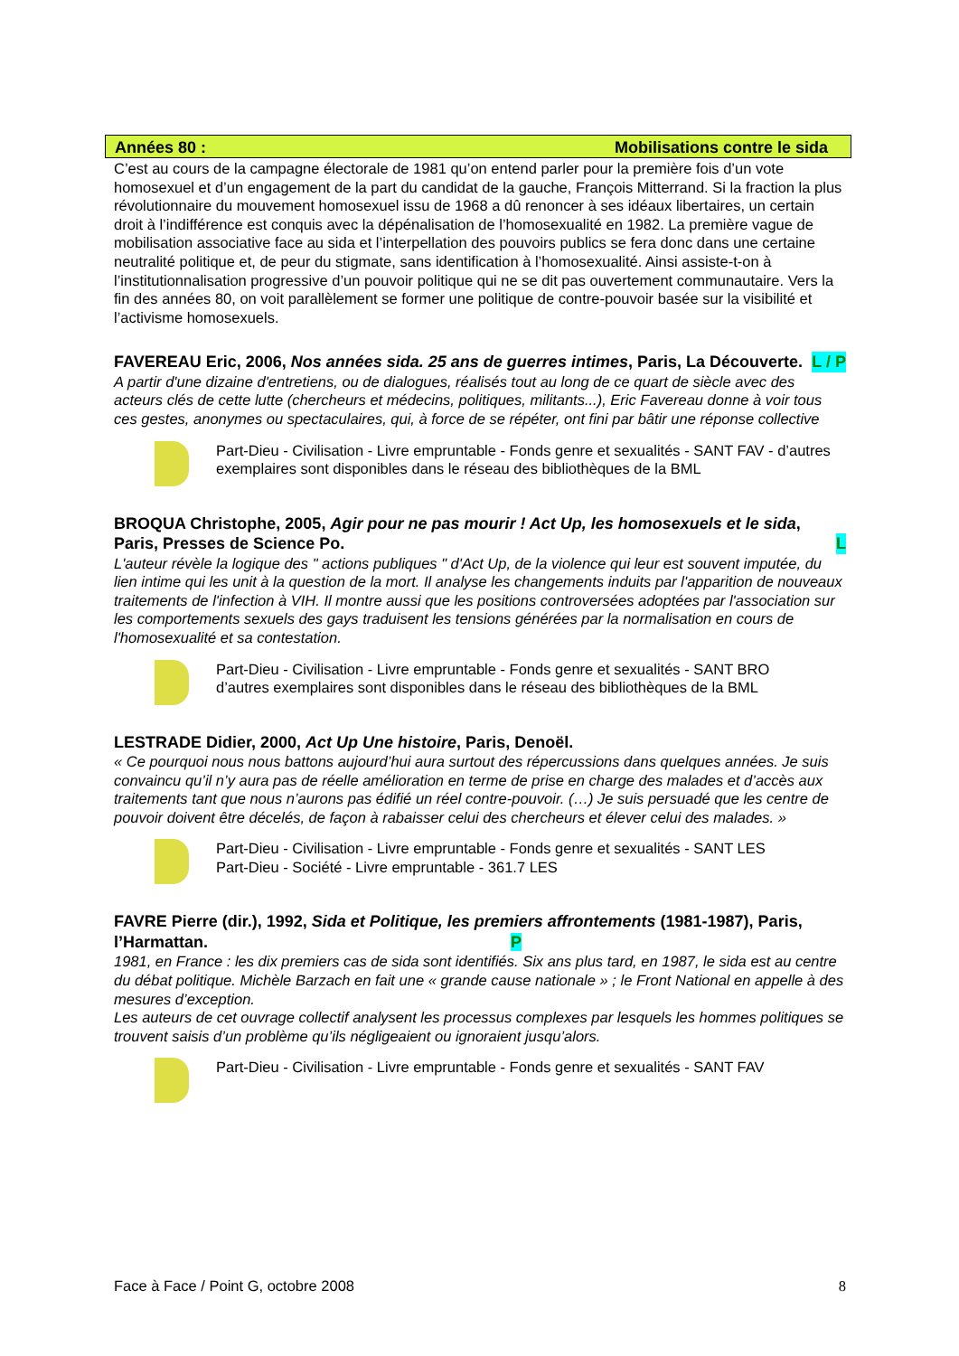Années 80 : Mobilisations contre le sida
C’est au cours de la campagne électorale de 1981 qu’on entend parler pour la première fois d’un vote homosexuel et d’un engagement de la part du candidat de la gauche, François Mitterrand. Si la fraction la plus révolutionnaire du mouvement homosexuel issu de 1968 a dû renoncer à ses idéaux libertaires, un certain droit à l’indifférence est conquis avec la dépénalisation de l’homosexualité en 1982. La première vague de mobilisation associative face au sida et l’interpellation des pouvoirs publics se fera donc dans une certaine neutralité politique et, de peur du stigmate, sans identification à l’homosexualité. Ainsi assiste-t-on à l’institutionnalisation progressive d’un pouvoir politique qui ne se dit pas ouvertement communautaire. Vers la fin des années 80, on voit parallèlement se former une politique de contre-pouvoir basée sur la visibilité et l’activisme homosexuels.
FAVEREAU Eric, 2006, Nos années sida. 25 ans de guerres intimes, Paris, La Découverte. L / P
A partir d'une dizaine d'entretiens, ou de dialogues, réalisés tout au long de ce quart de siècle avec des acteurs clés de cette lutte (chercheurs et médecins, politiques, militants...), Eric Favereau donne à voir tous ces gestes, anonymes ou spectaculaires, qui, à force de se répéter, ont fini par bâtir une réponse collective
Part-Dieu - Civilisation - Livre empruntable - Fonds genre et sexualités - SANT FAV - d’autres exemplaires sont disponibles dans le réseau des bibliothèques de la BML
BROQUA Christophe, 2005, Agir pour ne pas mourir ! Act Up, les homosexuels et le sida, Paris, Presses de Science Po. L
L'auteur révèle la logique des " actions publiques " d'Act Up, de la violence qui leur est souvent imputée, du lien intime qui les unit à la question de la mort. Il analyse les changements induits par l'apparition de nouveaux traitements de l'infection à VIH. Il montre aussi que les positions controversées adoptées par l'association sur les comportements sexuels des gays traduisent les tensions générées par la normalisation en cours de l'homosexualité et sa contestation.
Part-Dieu - Civilisation - Livre empruntable - Fonds genre et sexualités - SANT BRO
d’autres exemplaires sont disponibles dans le réseau des bibliothèques de la BML
LESTRADE Didier, 2000, Act Up Une histoire, Paris, Denoël.
« Ce pourquoi nous nous battons aujourd’hui aura surtout des répercussions dans quelques années. Je suis convaincu qu’il n’y aura pas de réelle amélioration en terme de prise en charge des malades et d’accès aux traitements tant que nous n’aurons pas édifié un réel contre-pouvoir. (…) Je suis persuadé que les centre de pouvoir doivent être décelés, de façon à rabaisser celui des chercheurs et élever celui des malades. »
Part-Dieu - Civilisation - Livre empruntable - Fonds genre et sexualités - SANT LES
Part-Dieu - Société - Livre empruntable - 361.7 LES
FAVRE Pierre (dir.), 1992, Sida et Politique, les premiers affrontements (1981-1987), Paris, l’Harmattan. P
1981, en France : les dix premiers cas de sida sont identifiés. Six ans plus tard, en 1987, le sida est au centre du débat politique. Michèle Barzach en fait une « grande cause nationale » ; le Front National en appelle à des mesures d’exception.
Les auteurs de cet ouvrage collectif analysent les processus complexes par lesquels les hommes politiques se trouvent saisis d’un problème qu’ils négligeaient ou ignoraient jusqu’alors.
Part-Dieu - Civilisation - Livre empruntable - Fonds genre et sexualités - SANT FAV
Face à Face / Point G, octobre 2008 8